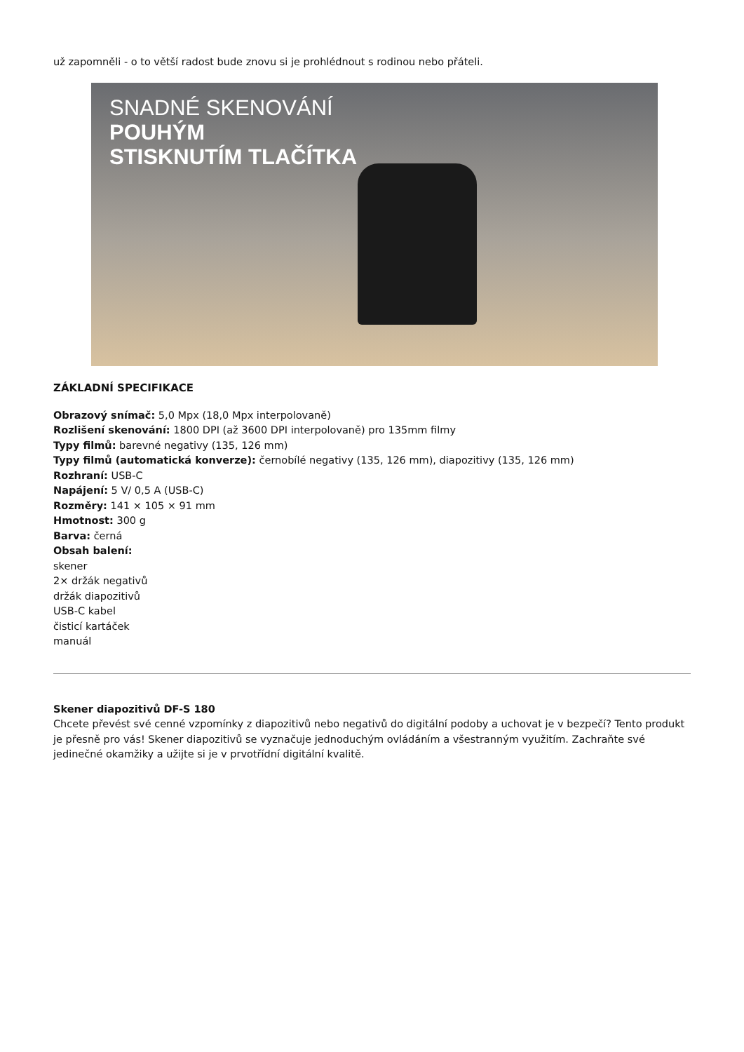už zapomněli - o to větší radost bude znovu si je prohlédnout s rodinou nebo přáteli.
SNADNÉ SKENOVÁNÍ
POUHÝM
STISKNUTÍM TLAČÍTKA
ZÁKLADNÍ SPECIFIKACE
Obrazový snímač: 5,0 Mpx (18,0 Mpx interpolovaně)
Rozlišení skenování: 1800 DPI (až 3600 DPI interpolovaně) pro 135mm filmy
Typy filmů: barevné negativy (135, 126 mm)
Typy filmů (automatická konverze): černobílé negativy (135, 126 mm), diapozitivy (135, 126 mm)
Rozhraní: USB-C
Napájení: 5 V/ 0,5 A (USB-C)
Rozměry: 141 × 105 × 91 mm
Hmotnost: 300 g
Barva: černá
Obsah balení:
skener
2× držák negativů
držák diapozitivů
USB-C kabel
čisticí kartáček
manuál
Skener diapozitivů DF-S 180
Chcete převést své cenné vzpomínky z diapozitivů nebo negativů do digitální podoby a uchovat je v bezpečí? Tento produkt je přesně pro vás! Skener diapozitivů se vyznačuje jednoduchým ovládáním a všestranným využitím. Zachraňte své jedinečné okamžiky a užijte si je v prvotřídní digitální kvalitě.